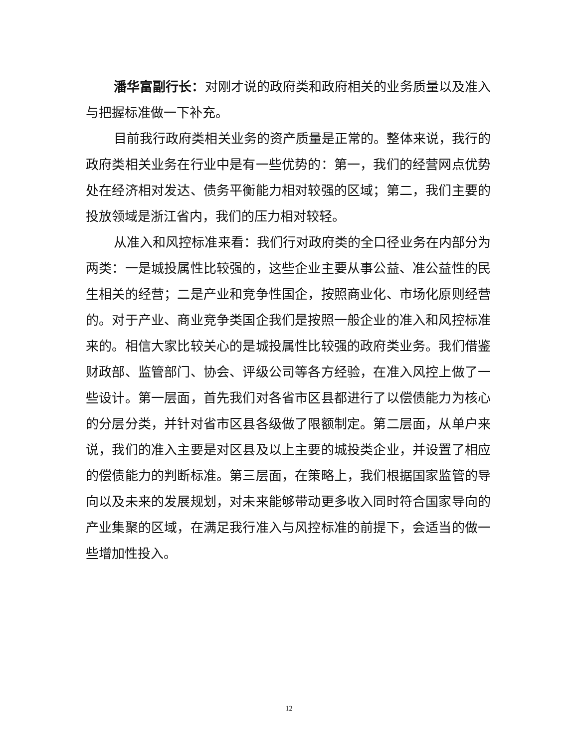潘华富副行长：对刚才说的政府类和政府相关的业务质量以及准入与把握标准做一下补充。
目前我行政府类相关业务的资产质量是正常的。整体来说，我行的政府类相关业务在行业中是有一些优势的：第一，我们的经营网点优势处在经济相对发达、债务平衡能力相对较强的区域；第二，我们主要的投放领域是浙江省内，我们的压力相对较轻。
从准入和风控标准来看：我们行对政府类的全口径业务在内部分为两类：一是城投属性比较强的，这些企业主要从事公益、准公益性的民生相关的经营；二是产业和竞争性国企，按照商业化、市场化原则经营的。对于产业、商业竞争类国企我们是按照一般企业的准入和风控标准来的。相信大家比较关心的是城投属性比较强的政府类业务。我们借鉴财政部、监管部门、协会、评级公司等各方经验，在准入风控上做了一些设计。第一层面，首先我们对各省市区县都进行了以偿债能力为核心的分层分类，并针对省市区县各级做了限额制定。第二层面，从单户来说，我们的准入主要是对区县及以上主要的城投类企业，并设置了相应的偿债能力的判断标准。第三层面，在策略上，我们根据国家监管的导向以及未来的发展规划，对未来能够带动更多收入同时符合国家导向的产业集聚的区域，在满足我行准入与风控标准的前提下，会适当的做一些增加性投入。
12